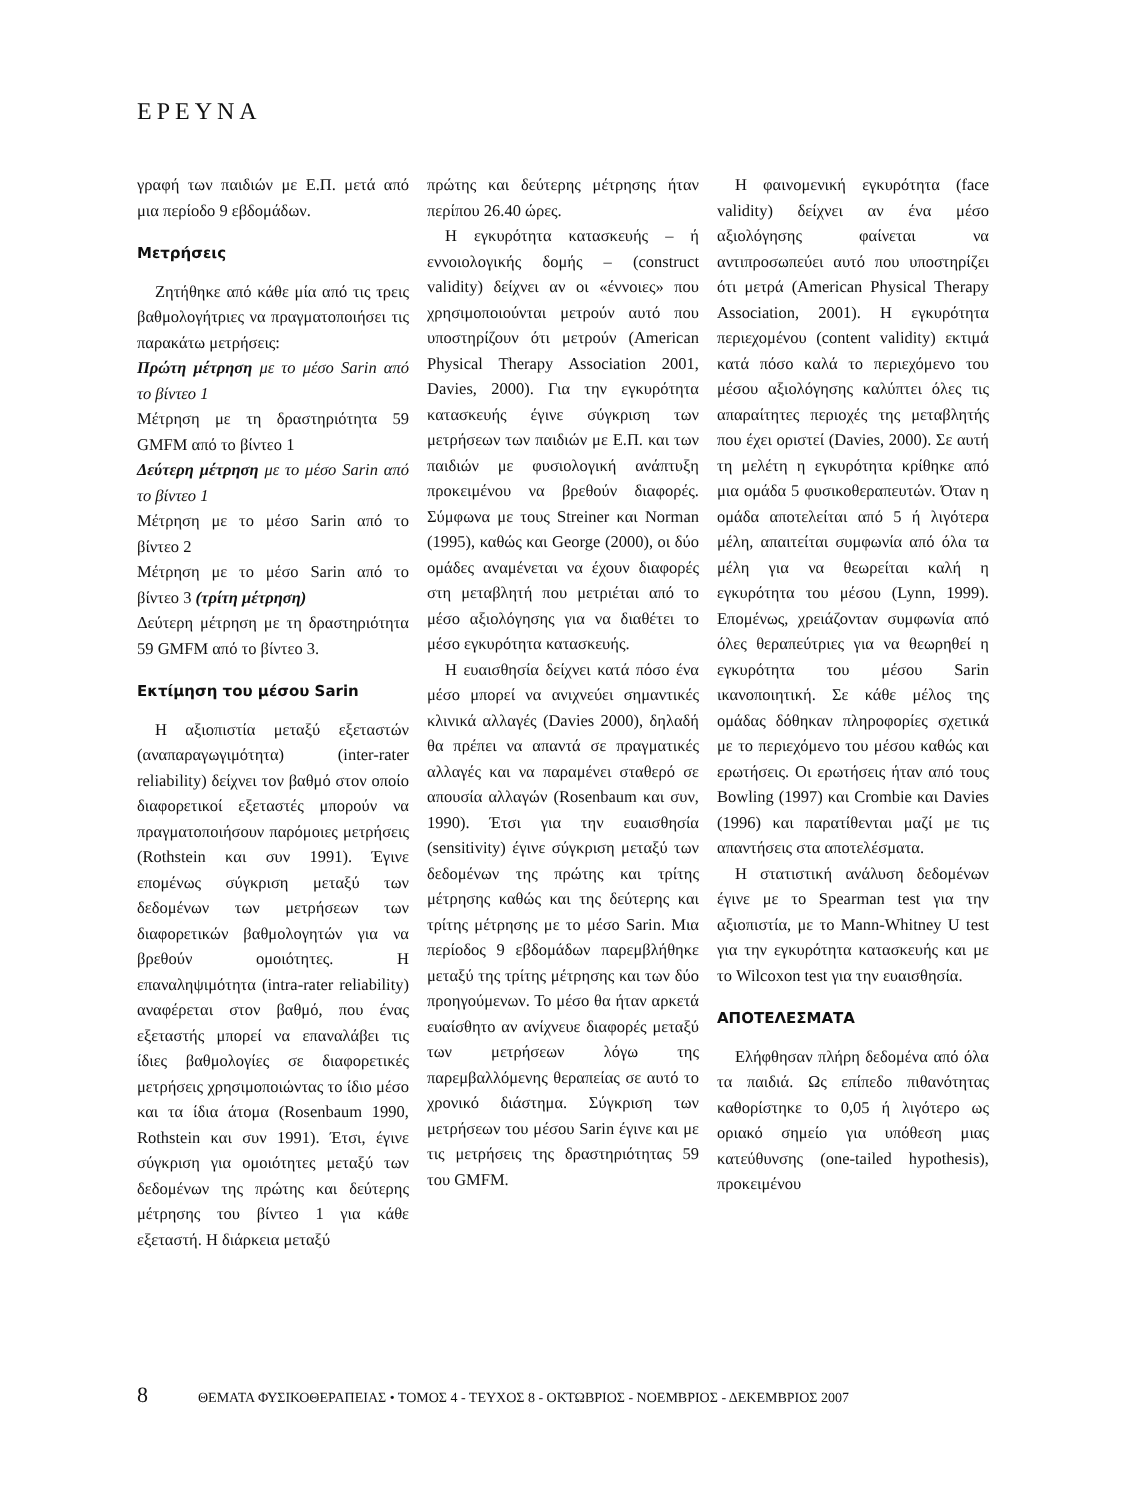ΕΡΕΥΝΑ
γραφή των παιδιών με Ε.Π. μετά από μια περίοδο 9 εβδομάδων.
Μετρήσεις
Ζητήθηκε από κάθε μία από τις τρεις βαθμολογήτριες να πραγματοποιήσει τις παρακάτω μετρήσεις:
Πρώτη μέτρηση με το μέσο Sarin από το βίντεο 1
Μέτρηση με τη δραστηριότητα 59 GMFM από το βίντεο 1
Δεύτερη μέτρηση με το μέσο Sarin από το βίντεο 1
Μέτρηση με το μέσο Sarin από το βίντεο 2
Μέτρηση με το μέσο Sarin από το βίντεο 3 (τρίτη μέτρηση)
Δεύτερη μέτρηση με τη δραστηριότητα 59 GMFM από το βίντεο 3.
Εκτίμηση του μέσου Sarin
Η αξιοπιστία μεταξύ εξεταστών (αναπαραγωγιμότητα) (inter-rater reliability) δείχνει τον βαθμό στον οποίο διαφορετικοί εξεταστές μπορούν να πραγματοποιήσουν παρόμοιες μετρήσεις (Rothstein και συν 1991). Έγινε επομένως σύγκριση μεταξύ των δεδομένων των μετρήσεων των διαφορετικών βαθμολογητών για να βρεθούν ομοιότητες. Η επαναληψιμότητα (intra-rater reliability) αναφέρεται στον βαθμό, που ένας εξεταστής μπορεί να επαναλάβει τις ίδιες βαθμολογίες σε διαφορετικές μετρήσεις χρησιμοποιώντας το ίδιο μέσο και τα ίδια άτομα (Rosenbaum 1990, Rothstein και συν 1991). Έτσι, έγινε σύγκριση για ομοιότητες μεταξύ των δεδομένων της πρώτης και δεύτερης μέτρησης του βίντεο 1 για κάθε εξεταστή. Η διάρκεια μεταξύ
πρώτης και δεύτερης μέτρησης ήταν περίπου 26.40 ώρες.
Η εγκυρότητα κατασκευής – ή εννοιολογικής δομής – (construct validity) δείχνει αν οι «έννοιες» που χρησιμοποιούνται μετρούν αυτό που υποστηρίζουν ότι μετρούν (American Physical Therapy Association 2001, Davies, 2000). Για την εγκυρότητα κατασκευής έγινε σύγκριση των μετρήσεων των παιδιών με Ε.Π. και των παιδιών με φυσιολογική ανάπτυξη προκειμένου να βρεθούν διαφορές. Σύμφωνα με τους Streiner και Norman (1995), καθώς και George (2000), οι δύο ομάδες αναμένεται να έχουν διαφορές στη μεταβλητή που μετριέται από το μέσο αξιολόγησης για να διαθέτει το μέσο εγκυρότητα κατασκευής.
Η ευαισθησία δείχνει κατά πόσο ένα μέσο μπορεί να ανιχνεύει σημαντικές κλινικά αλλαγές (Davies 2000), δηλαδή θα πρέπει να απαντά σε πραγματικές αλλαγές και να παραμένει σταθερό σε απουσία αλλαγών (Rosenbaum και συν, 1990). Έτσι για την ευαισθησία (sensitivity) έγινε σύγκριση μεταξύ των δεδομένων της πρώτης και τρίτης μέτρησης καθώς και της δεύτερης και τρίτης μέτρησης με το μέσο Sarin. Μια περίοδος 9 εβδομάδων παρεμβλήθηκε μεταξύ της τρίτης μέτρησης και των δύο προηγούμενων. Το μέσο θα ήταν αρκετά ευαίσθητο αν ανίχνευε διαφορές μεταξύ των μετρήσεων λόγω της παρεμβαλλόμενης θεραπείας σε αυτό το χρονικό διάστημα. Σύγκριση των μετρήσεων του μέσου Sarin έγινε και με τις μετρήσεις της δραστηριότητας 59 του GMFM.
Η φαινομενική εγκυρότητα (face validity) δείχνει αν ένα μέσο αξιολόγησης φαίνεται να αντιπροσωπεύει αυτό που υποστηρίζει ότι μετρά (American Physical Therapy Association, 2001). Η εγκυρότητα περιεχομένου (content validity) εκτιμά κατά πόσο καλά το περιεχόμενο του μέσου αξιολόγησης καλύπτει όλες τις απαραίτητες περιοχές της μεταβλητής που έχει οριστεί (Davies, 2000). Σε αυτή τη μελέτη η εγκυρότητα κρίθηκε από μια ομάδα 5 φυσικοθεραπευτών. Όταν η ομάδα αποτελείται από 5 ή λιγότερα μέλη, απαιτείται συμφωνία από όλα τα μέλη για να θεωρείται καλή η εγκυρότητα του μέσου (Lynn, 1999). Επομένως, χρειάζονταν συμφωνία από όλες θεραπεύτριες για να θεωρηθεί η εγκυρότητα του μέσου Sarin ικανοποιητική. Σε κάθε μέλος της ομάδας δόθηκαν πληροφορίες σχετικά με το περιεχόμενο του μέσου καθώς και ερωτήσεις. Οι ερωτήσεις ήταν από τους Bowling (1997) και Crombie και Davies (1996) και παρατίθενται μαζί με τις απαντήσεις στα αποτελέσματα.
Η στατιστική ανάλυση δεδομένων έγινε με το Spearman test για την αξιοπιστία, με το Mann-Whitney U test για την εγκυρότητα κατασκευής και με το Wilcoxon test για την ευαισθησία.
ΑΠΟΤΕΛΕΣΜΑΤΑ
Ελήφθησαν πλήρη δεδομένα από όλα τα παιδιά. Ως επίπεδο πιθανότητας καθορίστηκε το 0,05 ή λιγότερο ως οριακό σημείο για υπόθεση μιας κατεύθυνσης (one-tailed hypothesis), προκειμένου
8 ΘΕΜΑΤΑ ΦΥΣΙΚΟΘΕΡΑΠΕΙΑΣ • ΤΟΜΟΣ 4 - ΤΕΥΧΟΣ 8 - ΟΚΤΩΒΡΙΟΣ - ΝΟΕΜΒΡΙΟΣ - ΔΕΚΕΜΒΡΙΟΣ 2007